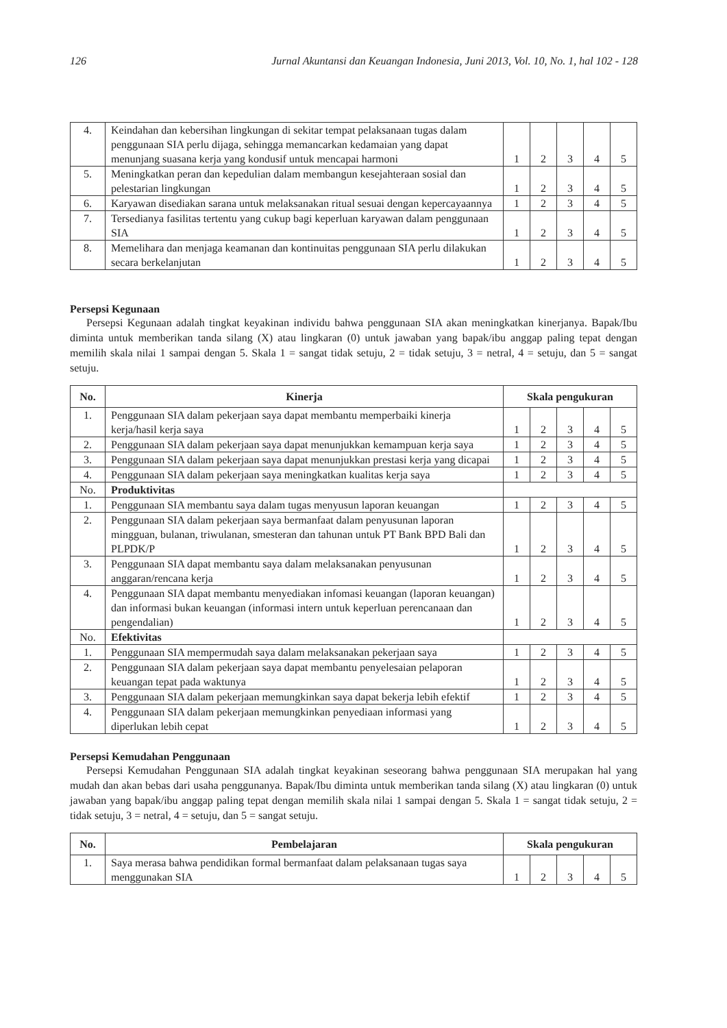126 Jurnal Akuntansi dan Keuangan Indonesia, Juni 2013, Vol. 10, No. 1, hal 102 - 128
| 4. | Keindahan dan kebersihan lingkungan di sekitar tempat pelaksanaan tugas dalam penggunaan SIA perlu dijaga, sehingga memancarkan kedamaian yang dapat menunjang suasana kerja yang kondusif untuk mencapai harmoni | 1 | 2 | 3 | 4 | 5 |
| 5. | Meningkatkan peran dan kepedulian dalam membangun kesejahteraan sosial dan pelestarian lingkungan | 1 | 2 | 3 | 4 | 5 |
| 6. | Karyawan disediakan sarana untuk melaksanakan ritual sesuai dengan kepercayaannya | 1 | 2 | 3 | 4 | 5 |
| 7. | Tersedianya fasilitas tertentu yang cukup bagi keperluan karyawan dalam penggunaan SIA | 1 | 2 | 3 | 4 | 5 |
| 8. | Memelihara dan menjaga keamanan dan kontinuitas penggunaan SIA perlu dilakukan secara berkelanjutan | 1 | 2 | 3 | 4 | 5 |
Persepsi Kegunaan
Persepsi Kegunaan adalah tingkat keyakinan individu bahwa penggunaan SIA akan meningkatkan kinerjanya. Bapak/Ibu diminta untuk memberikan tanda silang (X) atau lingkaran (0) untuk jawaban yang bapak/ibu anggap paling tepat dengan memilih skala nilai 1 sampai dengan 5. Skala 1 = sangat tidak setuju, 2 = tidak setuju, 3 = netral, 4 = setuju, dan 5 = sangat setuju.
| No. | Kinerja | Skala pengukuran | | | | |
| --- | --- | --- | --- | --- | --- | --- |
| 1. | Penggunaan SIA dalam pekerjaan saya dapat membantu memperbaiki kinerja kerja/hasil kerja saya | 1 | 2 | 3 | 4 | 5 |
| 2. | Penggunaan SIA dalam pekerjaan saya dapat menunjukkan kemampuan kerja saya | 1 | 2 | 3 | 4 | 5 |
| 3. | Penggunaan SIA dalam pekerjaan saya dapat menunjukkan prestasi kerja yang dicapai | 1 | 2 | 3 | 4 | 5 |
| 4. | Penggunaan SIA dalam pekerjaan saya meningkatkan kualitas kerja saya | 1 | 2 | 3 | 4 | 5 |
| No. | Produktivitas | | | | | |
| 1. | Penggunaan SIA membantu saya dalam tugas menyusun laporan keuangan | 1 | 2 | 3 | 4 | 5 |
| 2. | Penggunaan SIA dalam pekerjaan saya bermanfaat dalam penyusunan laporan mingguan, bulanan, triwulanan, smesteran dan tahunan untuk PT Bank BPD Bali dan PLPDK/P | 1 | 2 | 3 | 4 | 5 |
| 3. | Penggunaan SIA dapat membantu saya dalam melaksanakan penyusunan anggaran/rencana kerja | 1 | 2 | 3 | 4 | 5 |
| 4. | Penggunaan SIA dapat membantu menyediakan infomasi keuangan (laporan keuangan) dan informasi bukan keuangan (informasi intern untuk keperluan perencanaan dan pengendalian) | 1 | 2 | 3 | 4 | 5 |
| No. | Efektivitas | | | | | |
| 1. | Penggunaan SIA mempermudah saya dalam melaksanakan pekerjaan saya | 1 | 2 | 3 | 4 | 5 |
| 2. | Penggunaan SIA dalam pekerjaan saya dapat membantu penyelesaian pelaporan keuangan tepat pada waktunya | 1 | 2 | 3 | 4 | 5 |
| 3. | Penggunaan SIA dalam pekerjaan memungkinkan saya dapat bekerja lebih efektif | 1 | 2 | 3 | 4 | 5 |
| 4. | Penggunaan SIA dalam pekerjaan memungkinkan penyediaan informasi yang diperlukan lebih cepat | 1 | 2 | 3 | 4 | 5 |
Persepsi Kemudahan Penggunaan
Persepsi Kemudahan Penggunaan SIA adalah tingkat keyakinan seseorang bahwa penggunaan SIA merupakan hal yang mudah dan akan bebas dari usaha penggunanya. Bapak/Ibu diminta untuk memberikan tanda silang (X) atau lingkaran (0) untuk jawaban yang bapak/ibu anggap paling tepat dengan memilih skala nilai 1 sampai dengan 5. Skala 1 = sangat tidak setuju, 2 = tidak setuju, 3 = netral, 4 = setuju, dan 5 = sangat setuju.
| No. | Pembelajaran | Skala pengukuran | | | | |
| --- | --- | --- | --- | --- | --- | --- |
| 1. | Saya merasa bahwa pendidikan formal bermanfaat dalam pelaksanaan tugas saya menggunakan SIA | 1 | 2 | 3 | 4 | 5 |